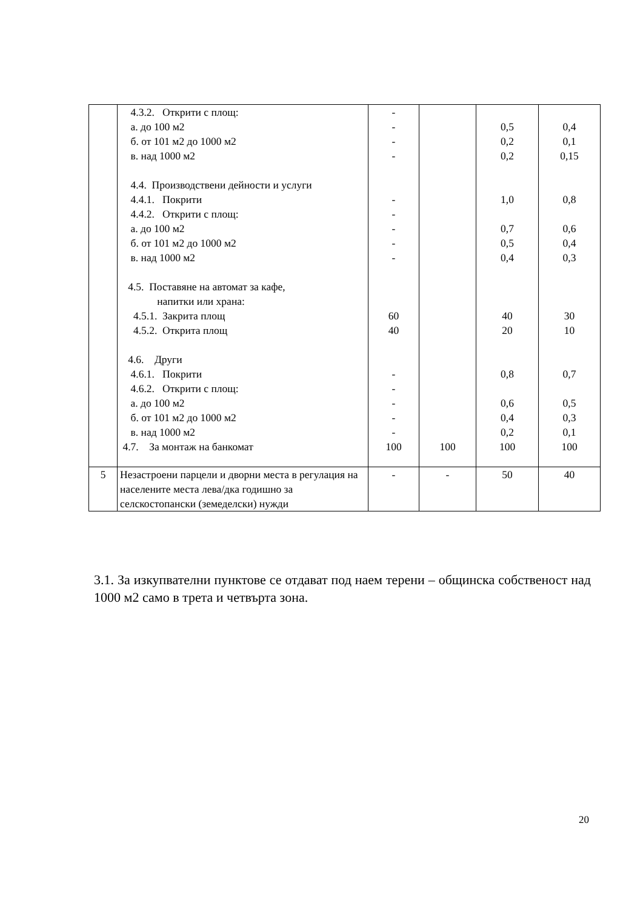| | 4.3.2. Открити с площ: а. до 100 м2 б. от 101 м2 до 1000 м2 в. над 1000 м2 4.4. Производствени дейности и услуги 4.4.1. Покрити 4.4.2. Открити с площ: а. до 100 м2 б. от 101 м2 до 1000 м2 в. над 1000 м2 4.5. Поставяне на автомат за кафе, напитки или храна: 4.5.1. Закрита площ 4.5.2. Открита площ 4.6. Други 4.6.1. Покрити 4.6.2. Открити с площ: а. до 100 м2 б. от 101 м2 до 1000 м2 в. над 1000 м2 4.7. За монтаж на банкомат | - - - - - - - - - 60 40 - - - - - 100 | 100 | 0,5 0,2 0,2 1,0 0,7 0,5 0,4 40 20 0,8 0,6 0,4 0,2 100 | 0,4 0,1 0,15 0,8 0,6 0,4 0,3 30 10 0,7 0,5 0,3 0,1 100 |
| 5 | Незастроени парцели и дворни места в регулация на населените места лева/дка годишно за селскостопански (земеделски) нужди | - | - | 50 | 40 |
3.1. За изкупвателни пунктове се отдават под наем терени – общинска собственост над 1000 м2 само в трета и четвърта зона.
20